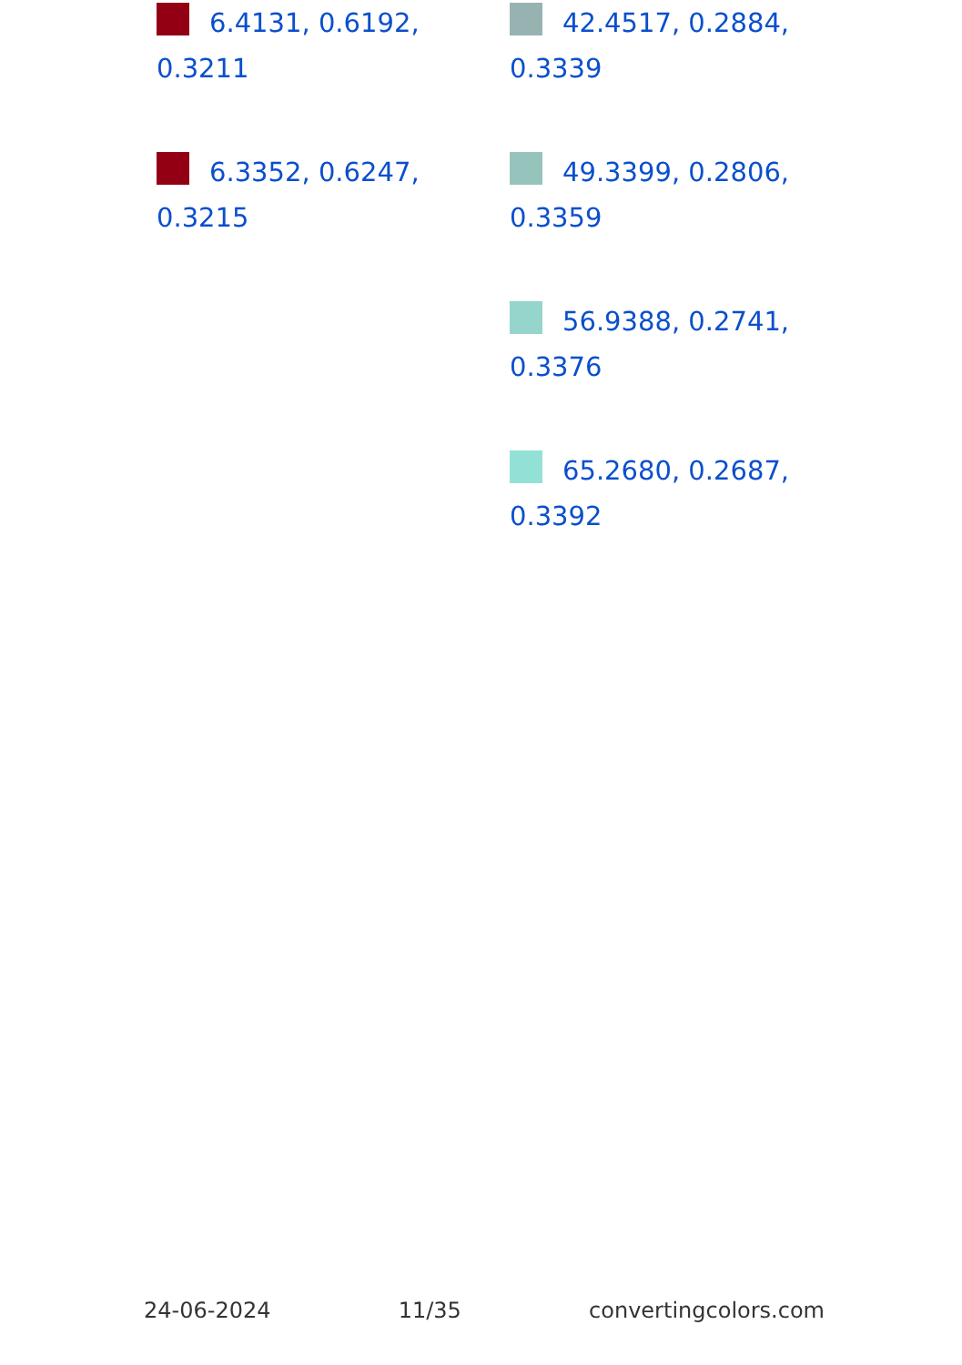6.4131, 0.6192, 0.3211
6.3352, 0.6247, 0.3215
42.4517, 0.2884, 0.3339
49.3399, 0.2806, 0.3359
56.9388, 0.2741, 0.3376
65.2680, 0.2687, 0.3392
24-06-2024 11/35 convertingcolors.com